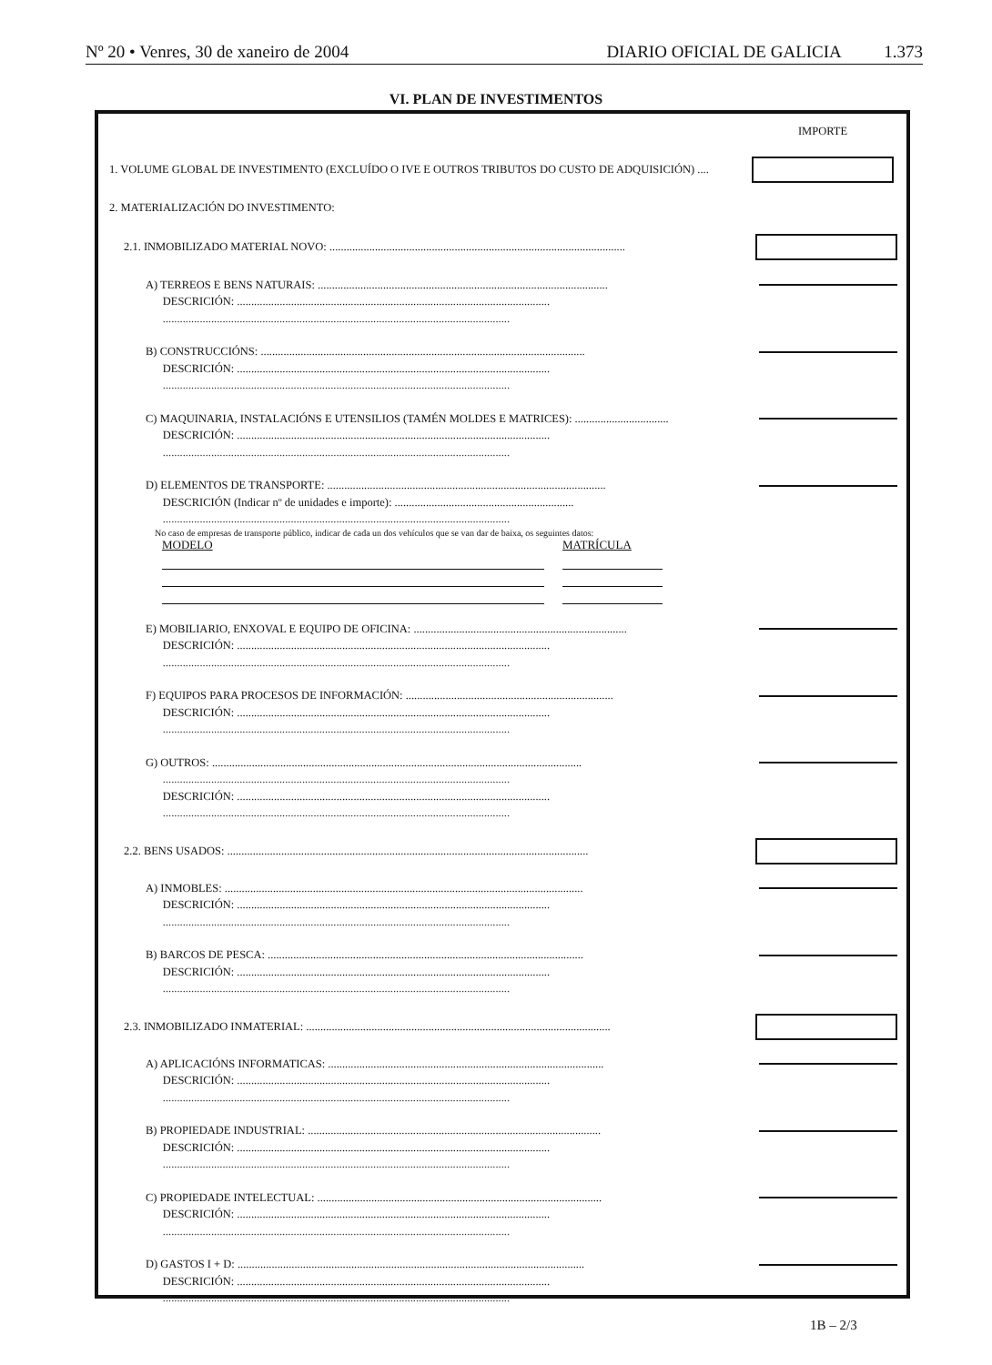Nº 20 • Venres, 30 de xaneiro de 2004 DIARIO OFICIAL DE GALICIA 1.373
VI. PLAN DE INVESTIMENTOS
IMPORTE
1. VOLUME GLOBAL DE INVESTIMENTO (EXCLUÍDO O IVE E OUTROS TRIBUTOS DO CUSTO DE ADQUISICIÓN) ....
2. MATERIALIZACIÓN DO INVESTIMENTO:
2.1. INMOBILIZADO MATERIAL NOVO: ........................................................................................................
A) TERREOS E BENS NATURAIS: ......................................................................................................
DESCRICIÓN: ..............................................................................................................
..........................................................................................................................
B) CONSTRUCCIÓNS: ..................................................................................................................
DESCRICIÓN: ..............................................................................................................
..........................................................................................................................
C) MAQUINARIA, INSTALACIÓNS E UTENSILIOS (TAMÉN MOLDES E MATRICES): .................................
DESCRICIÓN: ..............................................................................................................
..........................................................................................................................
D) ELEMENTOS DE TRANSPORTE: ..................................................................................................
DESCRICIÓN (Indicar nº de unidades e importe): ...............................................................
..........................................................................................................................
No caso de empresas de transporte público, indicar de cada un dos vehículos que se van dar de baixa, os seguintes datos:
MODELO MATRÍCULA
E) MOBILIARIO, ENXOVAL E EQUIPO DE OFICINA: ...........................................................................
DESCRICIÓN: ..............................................................................................................
..........................................................................................................................
F) EQUIPOS PARA PROCESOS DE INFORMACIÓN: .........................................................................
DESCRICIÓN: ..............................................................................................................
..........................................................................................................................
G) OUTROS: ..................................................................................................................................
..........................................................................................................................
DESCRICIÓN: ..............................................................................................................
..........................................................................................................................
2.2. BENS USADOS: ...............................................................................................................................
A) INMOBLES: ..............................................................................................................................
DESCRICIÓN: ..............................................................................................................
..........................................................................................................................
B) BARCOS DE PESCA: ...............................................................................................................
DESCRICIÓN: ..............................................................................................................
..........................................................................................................................
2.3. INMOBILIZADO INMATERIAL: ...........................................................................................................
A) APLICACIÓNS INFORMATICAS: .................................................................................................
DESCRICIÓN: ..............................................................................................................
..........................................................................................................................
B) PROPIEDADE INDUSTRIAL: .......................................................................................................
DESCRICIÓN: ..............................................................................................................
..........................................................................................................................
C) PROPIEDADE INTELECTUAL: ....................................................................................................
DESCRICIÓN: ..............................................................................................................
..........................................................................................................................
D) GASTOS I + D: ..........................................................................................................................
DESCRICIÓN: ..............................................................................................................
..........................................................................................................................
1B – 2/3